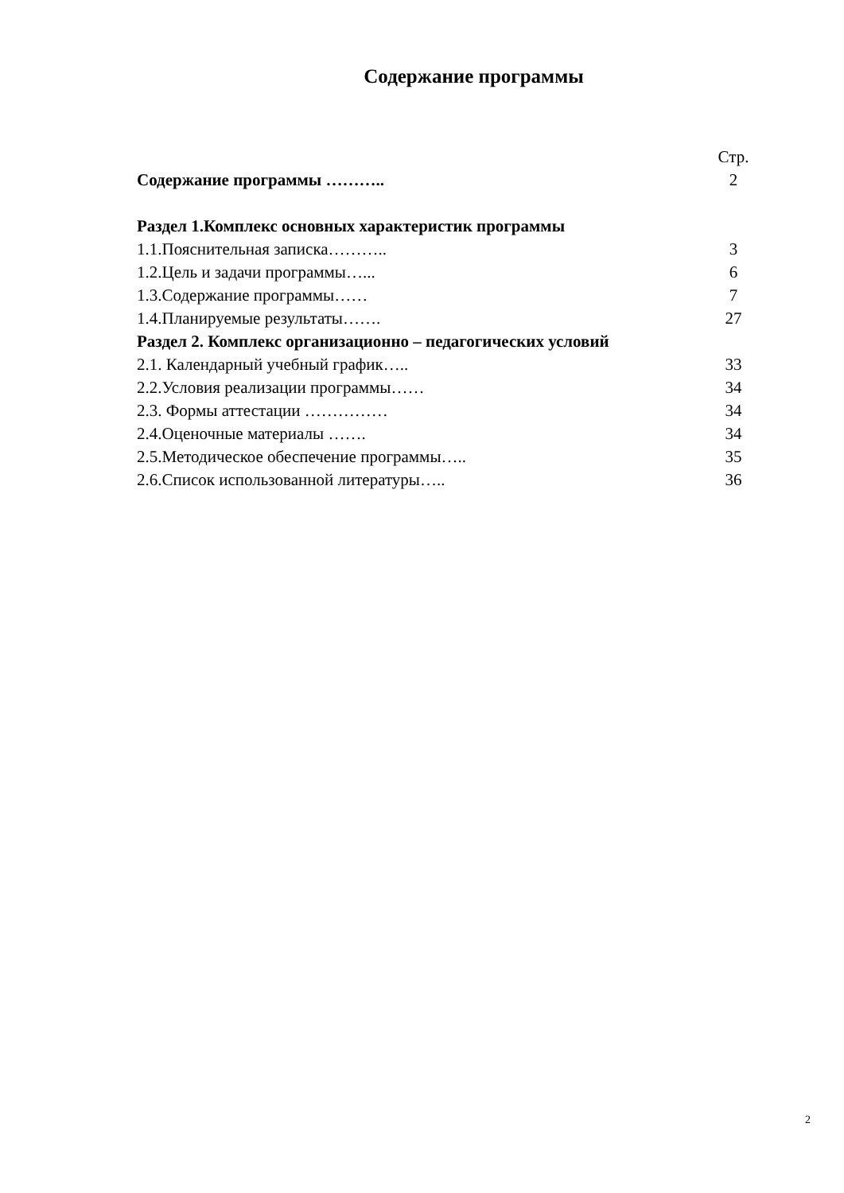Содержание программы
Стр.
Содержание программы ……….. 2
Раздел 1.Комплекс основных характеристик программы
1.1.Пояснительная записка……….. 3
1.2.Цель и задачи программы…... 6
1.3.Содержание программы…… 7
1.4.Планируемые результаты……. 27
Раздел 2. Комплекс организационно – педагогических условий
2.1. Календарный учебный график….. 33
2.2.Условия реализации программы…… 34
2.3. Формы аттестации …………… 34
2.4.Оценочные материалы ……. 34
2.5.Методическое обеспечение программы….. 35
2.6.Список использованной литературы….. 36
2